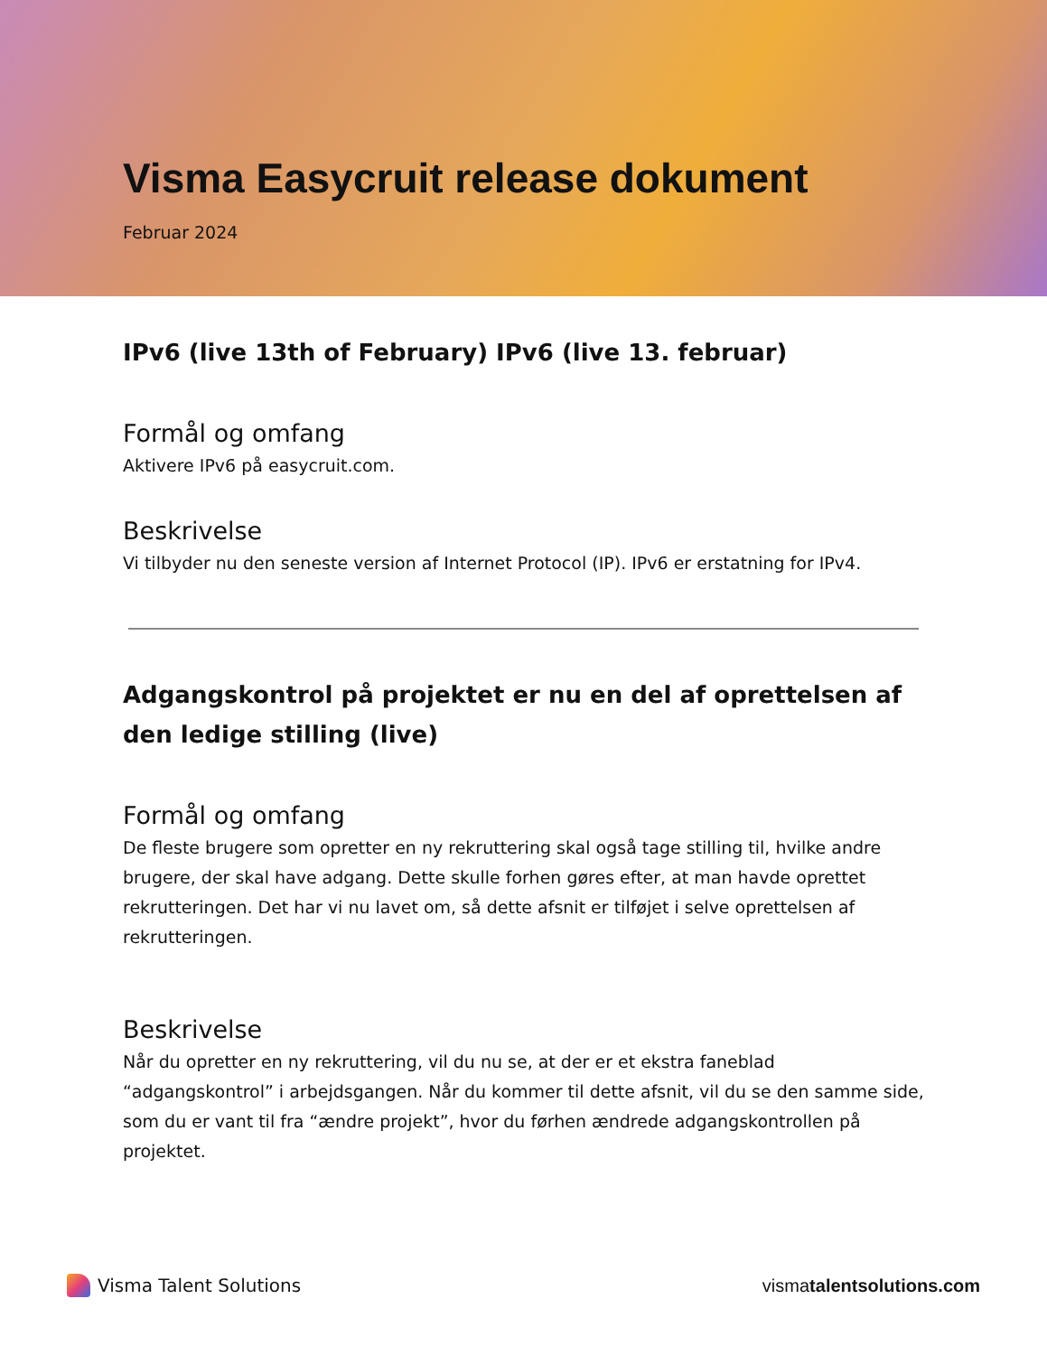Visma Easycruit release dokument
Februar 2024
IPv6 (live 13th of February) IPv6 (live 13. februar)
Formål og omfang
Aktivere IPv6 på easycruit.com.
Beskrivelse
Vi tilbyder nu den seneste version af Internet Protocol (IP). IPv6 er erstatning for IPv4.
Adgangskontrol på projektet er nu en del af oprettelsen af den ledige stilling (live)
Formål og omfang
De fleste brugere som opretter en ny rekruttering skal også tage stilling til, hvilke andre brugere, der skal have adgang. Dette skulle forhen gøres efter, at man havde oprettet rekrutteringen. Det har vi nu lavet om, så dette afsnit er tilføjet i selve oprettelsen af rekrutteringen.
Beskrivelse
Når du opretter en ny rekruttering, vil du nu se, at der er et ekstra faneblad “adgangskontrol” i arbejdsgangen. Når du kommer til dette afsnit, vil du se den samme side, som du er vant til fra “ændre projekt”, hvor du førhen ændrede adgangskontrollen på projektet.
Visma Talent Solutions vismatalentsolutions.com